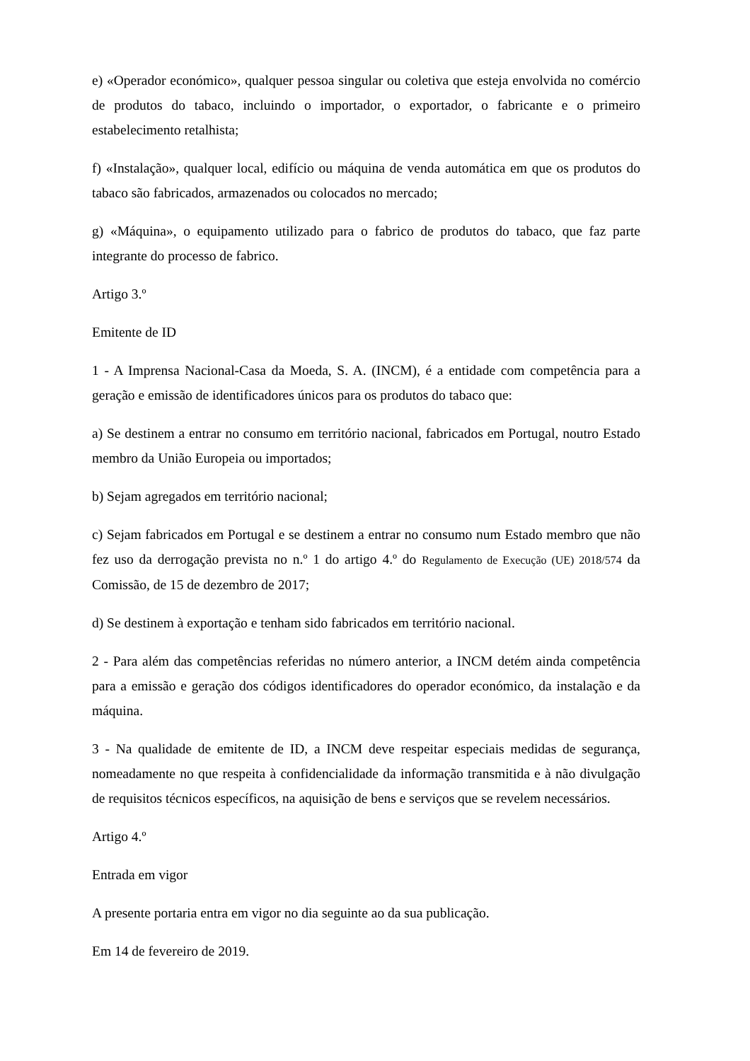e) «Operador económico», qualquer pessoa singular ou coletiva que esteja envolvida no comércio de produtos do tabaco, incluindo o importador, o exportador, o fabricante e o primeiro estabelecimento retalhista;
f) «Instalação», qualquer local, edifício ou máquina de venda automática em que os produtos do tabaco são fabricados, armazenados ou colocados no mercado;
g) «Máquina», o equipamento utilizado para o fabrico de produtos do tabaco, que faz parte integrante do processo de fabrico.
Artigo 3.º
Emitente de ID
1 - A Imprensa Nacional-Casa da Moeda, S. A. (INCM), é a entidade com competência para a geração e emissão de identificadores únicos para os produtos do tabaco que:
a) Se destinem a entrar no consumo em território nacional, fabricados em Portugal, noutro Estado membro da União Europeia ou importados;
b) Sejam agregados em território nacional;
c) Sejam fabricados em Portugal e se destinem a entrar no consumo num Estado membro que não fez uso da derrogação prevista no n.º 1 do artigo 4.º do Regulamento de Execução (UE) 2018/574 da Comissão, de 15 de dezembro de 2017;
d) Se destinem à exportação e tenham sido fabricados em território nacional.
2 - Para além das competências referidas no número anterior, a INCM detém ainda competência para a emissão e geração dos códigos identificadores do operador económico, da instalação e da máquina.
3 - Na qualidade de emitente de ID, a INCM deve respeitar especiais medidas de segurança, nomeadamente no que respeita à confidencialidade da informação transmitida e à não divulgação de requisitos técnicos específicos, na aquisição de bens e serviços que se revelem necessários.
Artigo 4.º
Entrada em vigor
A presente portaria entra em vigor no dia seguinte ao da sua publicação.
Em 14 de fevereiro de 2019.